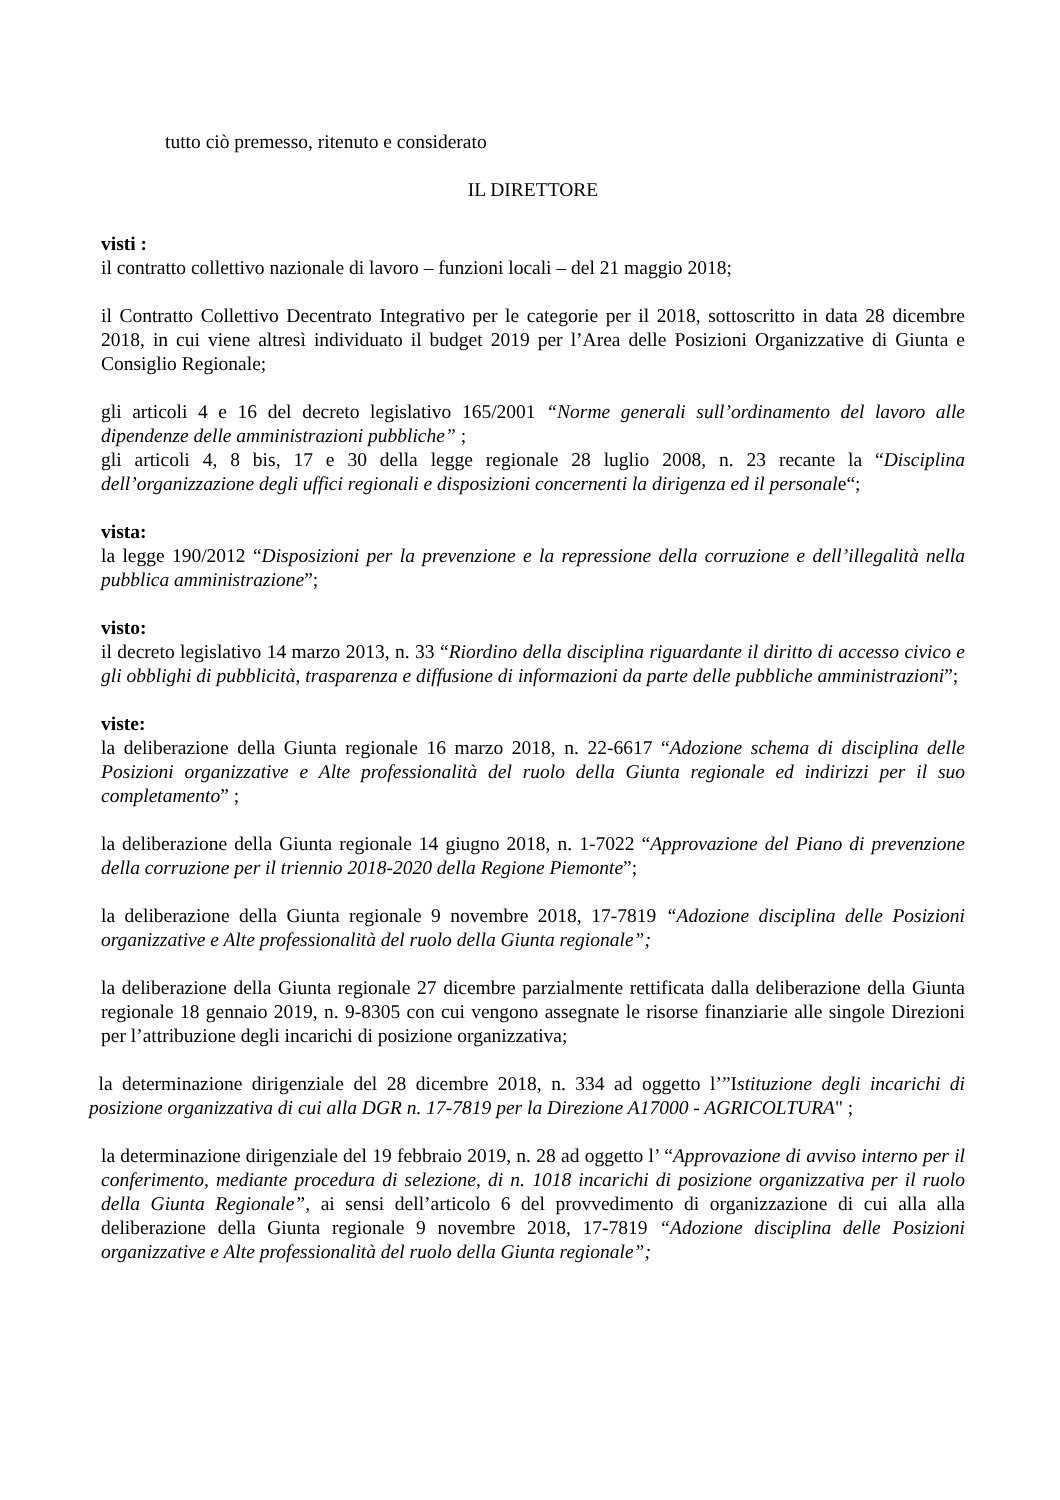tutto ciò premesso, ritenuto e considerato
IL DIRETTORE
visti :
il contratto collettivo nazionale di lavoro – funzioni locali – del 21 maggio 2018;
il Contratto Collettivo Decentrato Integrativo per le categorie per il 2018, sottoscritto in data 28 dicembre 2018, in cui viene altresì individuato il budget 2019 per l’Area delle Posizioni Organizzative di Giunta e Consiglio Regionale;
gli articoli 4 e 16 del decreto legislativo 165/2001 “Norme generali sull’ordinamento del lavoro alle dipendenze delle amministrazioni pubbliche” ;
gli articoli 4, 8 bis, 17 e 30 della legge regionale 28 luglio 2008, n. 23 recante la “Disciplina dell’organizzazione degli uffici regionali e disposizioni concernenti la dirigenza ed il personale“;
vista:
la legge 190/2012 “Disposizioni per la prevenzione e la repressione della corruzione e dell’illegalità nella pubblica amministrazione”;
visto:
il decreto legislativo 14 marzo 2013, n. 33 “Riordino della disciplina riguardante il diritto di accesso civico e gli obblighi di pubblicità, trasparenza e diffusione di informazioni da parte delle pubbliche amministrazioni”;
viste:
la deliberazione della Giunta regionale 16 marzo 2018, n. 22-6617 “Adozione schema di disciplina delle Posizioni organizzative e Alte professionalità del ruolo della Giunta regionale ed indirizzi per il suo completamento” ;
la deliberazione della Giunta regionale 14 giugno 2018, n. 1-7022 “Approvazione del Piano di prevenzione della corruzione per il triennio 2018-2020 della Regione Piemonte”;
la deliberazione della Giunta regionale 9 novembre 2018, 17-7819 “Adozione disciplina delle Posizioni organizzative e Alte professionalità del ruolo della Giunta regionale”;
la deliberazione della Giunta regionale 27 dicembre parzialmente rettificata dalla deliberazione della Giunta regionale 18 gennaio 2019, n. 9-8305 con cui vengono assegnate le risorse finanziarie alle singole Direzioni per l’attribuzione degli incarichi di posizione organizzativa;
la determinazione dirigenziale del 28 dicembre 2018, n. 334 ad oggetto l’”Istituzione degli incarichi di posizione organizzativa di cui alla DGR n. 17-7819 per la Direzione A17000 - AGRICOLTURA" ;
la determinazione dirigenziale del 19 febbraio 2019, n. 28 ad oggetto l’ “Approvazione di avviso interno per il conferimento, mediante procedura di selezione, di n. 1018 incarichi di posizione organizzativa per il ruolo della Giunta Regionale”, ai sensi dell’articolo 6 del provvedimento di organizzazione di cui alla alla deliberazione della Giunta regionale 9 novembre 2018, 17-7819 “Adozione disciplina delle Posizioni organizzative e Alte professionalità del ruolo della Giunta regionale”;